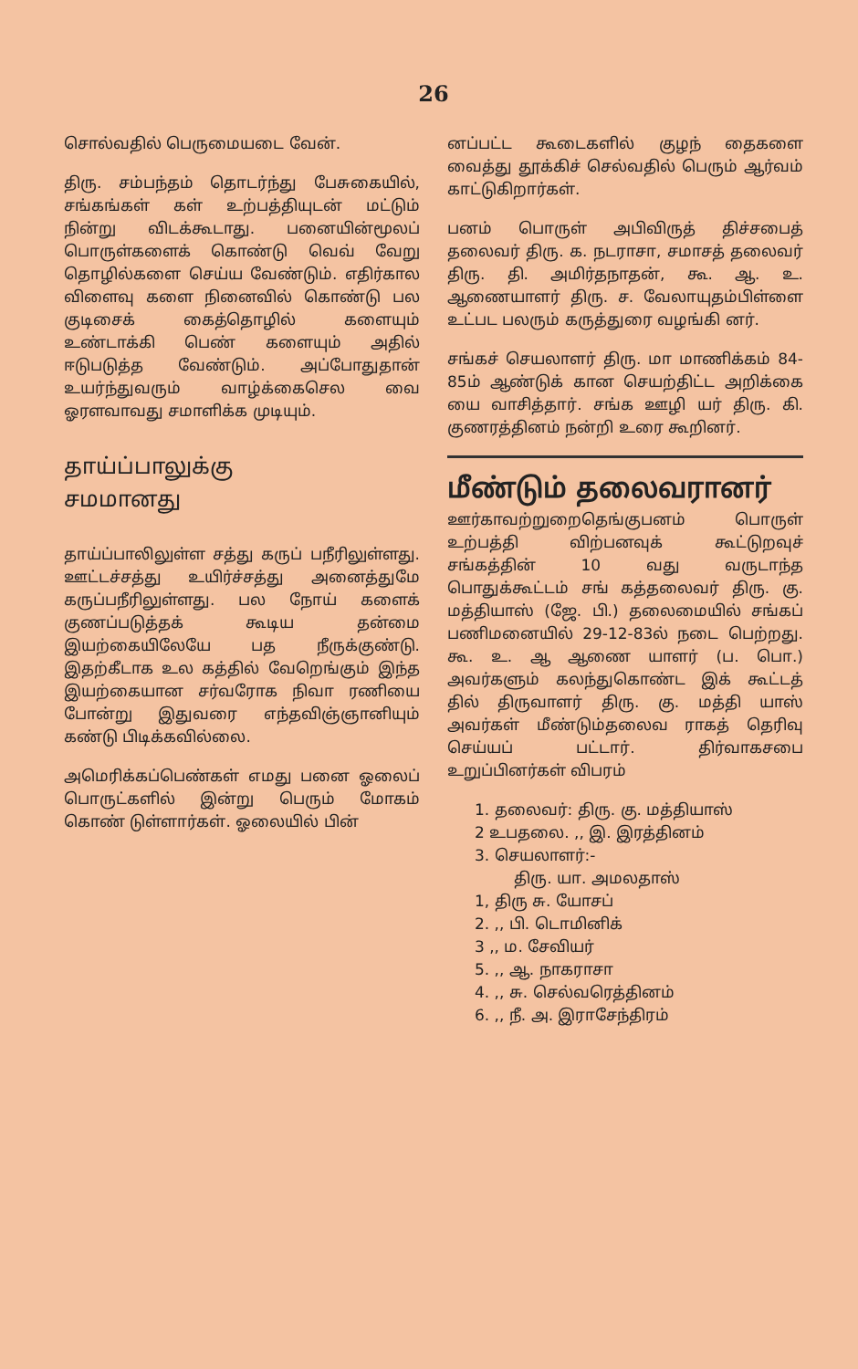26
சொல்வதில் பெருமையடை வேன்.
திரு. சம்பந்தம் தொடர்ந்து பேசுகையில், சங்கங்கள் கள் உற்பத்தியுடன் மட்டும் நின்று விடக்கூடாது. பனையின்மூலப் பொருள்களைக் கொண்டு வெவ் வேறு தொழில்களை செய்ய வேண்டும். எதிர்கால விளைவு களை நினைவில் கொண்டு பல குடிசைக் கைத்தொழில் களையும் உண்டாக்கி பெண் களையும் அதில் ஈடுபடுத்த வேண்டும். அப்போதுதான் உயர்ந்துவரும் வாழ்க்கைசெல வை ஓரளவாவது சமாளிக்க முடியும்.
தாய்ப்பாலுக்கு
சமமானது
தாய்ப்பாலிலுள்ள சத்து கருப் பநீரிலுள்ளது. ஊட்டச்சத்து உயிர்ச்சத்து அனைத்துமே கருப்பநீரிலுள்ளது. பல நோய் களைக் குணப்படுத்தக் கூடிய தன்மை இயற்கையிலேயே பத நீருக்குண்டு. இதற்கீடாக உல கத்தில் வேறெங்கும் இந்த இயற்கையான சர்வரோக நிவா ரணியை போன்று இதுவரை எந்தவிஞ்ஞானியும் கண்டு பிடிக்கவில்லை.
அமெரிக்கப்பெண்கள் எமது பனை ஓலைப் பொருட்களில் இன்று பெரும் மோகம் கொண் டுள்ளார்கள். ஓலையில் பின்
னப்பட்ட கூடைகளில் குழந் தைகளை வைத்து தூக்கிச் செல்வதில் பெரும் ஆர்வம் காட்டுகிறார்கள்.
பனம் பொருள் அபிவிருத் திச்சபைத் தலைவர் திரு. க. நடராசா, சமாசத் தலைவர் திரு. தி. அமிர்தநாதன், கூ. ஆ. உ. ஆணையாளர் திரு. ச. வேலாயுதம்பிள்ளை உட்பட பலரும் கருத்துரை வழங்கி னர்.
சங்கச் செயலாளர் திரு. மா மாணிக்கம் 84-85ம் ஆண்டுக் கான செயற்திட்ட அறிக்கை யை வாசித்தார். சங்க ஊழி யர் திரு. கி. குணரத்தினம் நன்றி உரை கூறினர்.
மீண்டும் தலைவரானர்
ஊர்காவற்றுறைதெங்குபனம் பொருள் உற்பத்தி விற்பனவுக் கூட்டுறவுச் சங்கத்தின் 10 வது வருடாந்த பொதுக்கூட்டம் சங் கத்தலைவர் திரு. கு. மத்தியாஸ் (ஜே. பி.) தலைமையில் சங்கப் பணிமனையில் 29-12-83ல் நடை பெற்றது. கூ. உ. ஆ ஆணை யாளர் (ப. பொ.) அவர்களும் கலந்துகொண்ட இக் கூட்டத் தில் திருவாளர் திரு. கு. மத்தி யாஸ் அவர்கள் மீண்டும்தலைவ ராகத் தெரிவு செய்யப் பட்டார். திர்வாகசபை உறுப்பினர்கள் விபரம்
1. தலைவர்: திரு. கு. மத்தியாஸ்
2 உபதலை. ,, இ. இரத்தினம்
3. செயலாளர்:-
திரு. யா. அமலதாஸ்
1, திரு சு. யோசப்
2. ,, பி. டொமினிக்
3 ,, ம. சேவியர்
5. ,, ஆ. நாகராசா
4. ,, சு. செல்வரெத்தினம்
6. ,, நீ. அ. இராசேந்திரம்